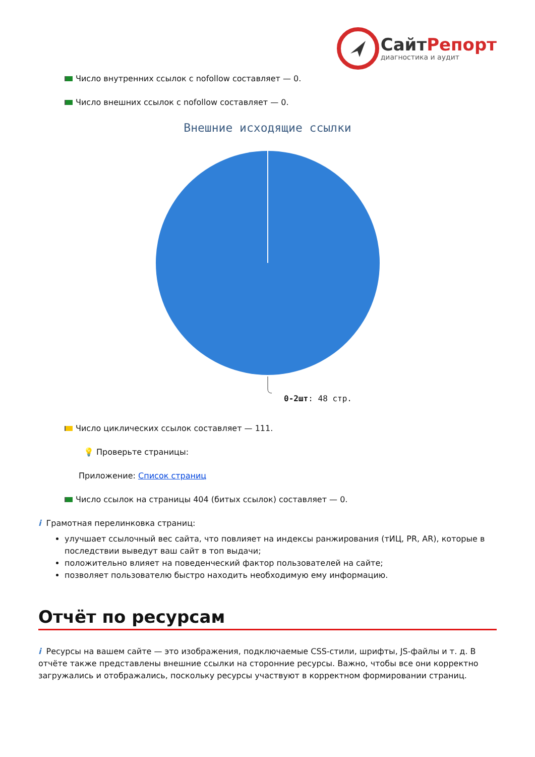СайтРепорт
диагностика и аудит
Число внутренних ссылок с nofollow составляет — 0.
Число внешних ссылок с nofollow составляет — 0.
Внешние исходящие ссылки
0-2шт: 48 стр.
Число циклических ссылок составляет — 111.
💡 Проверьте страницы:
Приложение: Список страниц
Число ссылок на страницы 404 (битых ссылок) составляет — 0.
i Грамотная перелинковка страниц:
улучшает ссылочный вес сайта, что повлияет на индексы ранжирования (тИЦ, PR, AR), которые в последствии выведут ваш сайт в топ выдачи;
положительно влияет на поведенческий фактор пользователей на сайте;
позволяет пользователю быстро находить необходимую ему информацию.
Отчёт по ресурсам
i Ресурсы на вашем сайте — это изображения, подключаемые CSS-стили, шрифты, JS-файлы и т. д. В отчёте также представлены внешние ссылки на сторонние ресурсы. Важно, чтобы все они корректно загружались и отображались, поскольку ресурсы участвуют в корректном формировании страниц.